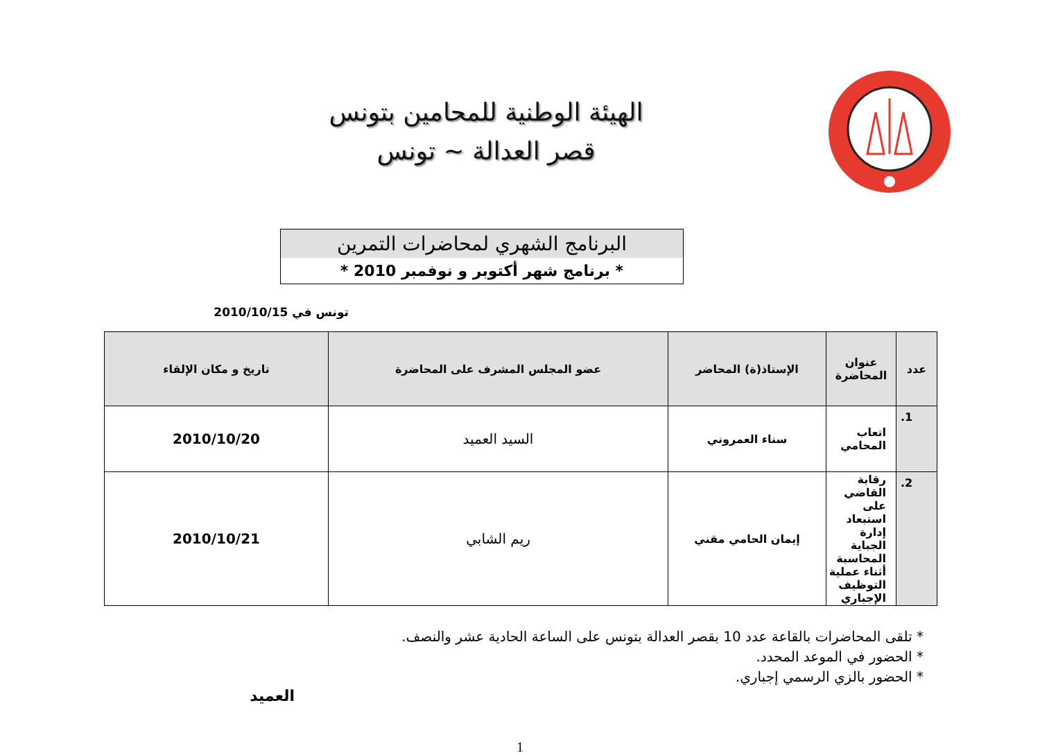الهيئة الوطنية للمحامين بتونس
قصر العدالة ~ تونس
البرنامج الشهري لمحاضرات التمرين
* برنامج شهر أكتوبر و نوفمبر 2010 *
تونس في 2010/10/15
| عدد | عنوان المحاضرة | الإستاذ(ة) المحاضر | عضو المجلس المشرف على المحاضرة | تاريخ و مكان الإلقاء |
| --- | --- | --- | --- | --- |
| 1. | اتعاب المحامي | سناء العمروني | السيد العميد | 2010/10/20 |
| 2. | رقابة القاضي على استبعاد إدارة الجباية المحاسبة أثناء عملية التوظيف الإجباري | إيمان الحامي مقني | ريم الشابي | 2010/10/21 |
* تلقى المحاضرات بالقاعة عدد 10 بقصر العدالة بتونس على الساعة الحادية عشر والنصف.
* الحضور في الموعد المحدد.
* الحضور بالزي الرسمي إجباري.
العميد
1